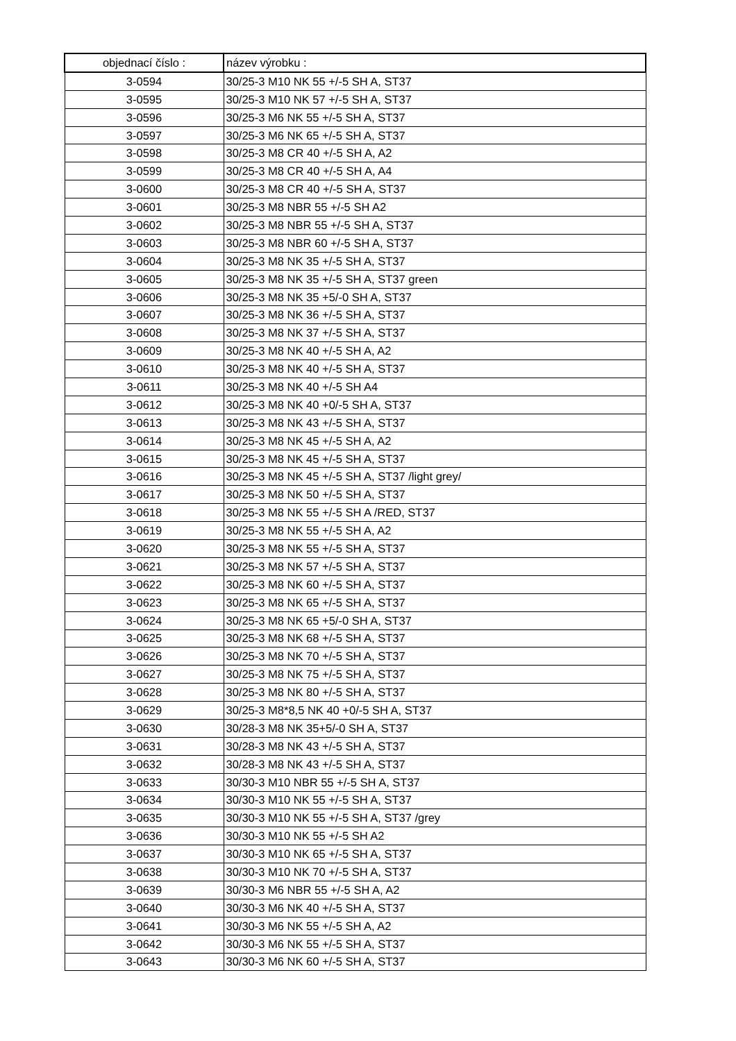| objednací číslo : | název výrobku : |
| --- | --- |
| 3-0594 | 30/25-3 M10 NK 55 +/-5 SH A, ST37 |
| 3-0595 | 30/25-3 M10 NK 57 +/-5 SH A, ST37 |
| 3-0596 | 30/25-3 M6 NK 55 +/-5 SH A, ST37 |
| 3-0597 | 30/25-3 M6 NK 65 +/-5 SH A, ST37 |
| 3-0598 | 30/25-3 M8 CR 40 +/-5 SH A, A2 |
| 3-0599 | 30/25-3 M8 CR 40 +/-5 SH A, A4 |
| 3-0600 | 30/25-3 M8 CR 40 +/-5 SH A, ST37 |
| 3-0601 | 30/25-3 M8 NBR 55 +/-5 SH A2 |
| 3-0602 | 30/25-3 M8 NBR 55 +/-5 SH A, ST37 |
| 3-0603 | 30/25-3 M8 NBR 60 +/-5 SH A, ST37 |
| 3-0604 | 30/25-3 M8 NK 35 +/-5 SH A, ST37 |
| 3-0605 | 30/25-3 M8 NK 35 +/-5 SH A, ST37 green |
| 3-0606 | 30/25-3 M8 NK 35 +5/-0 SH A, ST37 |
| 3-0607 | 30/25-3 M8 NK 36 +/-5 SH A, ST37 |
| 3-0608 | 30/25-3 M8 NK 37 +/-5 SH A, ST37 |
| 3-0609 | 30/25-3 M8 NK 40 +/-5 SH A, A2 |
| 3-0610 | 30/25-3 M8 NK 40 +/-5 SH A, ST37 |
| 3-0611 | 30/25-3 M8 NK 40 +/-5 SH A4 |
| 3-0612 | 30/25-3 M8 NK 40 +0/-5 SH A, ST37 |
| 3-0613 | 30/25-3 M8 NK 43 +/-5 SH A, ST37 |
| 3-0614 | 30/25-3 M8 NK 45 +/-5 SH A, A2 |
| 3-0615 | 30/25-3 M8 NK 45 +/-5 SH A, ST37 |
| 3-0616 | 30/25-3 M8 NK 45 +/-5 SH A, ST37 /light grey/ |
| 3-0617 | 30/25-3 M8 NK 50 +/-5 SH A, ST37 |
| 3-0618 | 30/25-3 M8 NK 55 +/-5 SH A /RED, ST37 |
| 3-0619 | 30/25-3 M8 NK 55 +/-5 SH A, A2 |
| 3-0620 | 30/25-3 M8 NK 55 +/-5 SH A, ST37 |
| 3-0621 | 30/25-3 M8 NK 57 +/-5 SH A, ST37 |
| 3-0622 | 30/25-3 M8 NK 60 +/-5 SH A, ST37 |
| 3-0623 | 30/25-3 M8 NK 65 +/-5 SH A, ST37 |
| 3-0624 | 30/25-3 M8 NK 65 +5/-0 SH A, ST37 |
| 3-0625 | 30/25-3 M8 NK 68 +/-5 SH A, ST37 |
| 3-0626 | 30/25-3 M8 NK 70 +/-5 SH A, ST37 |
| 3-0627 | 30/25-3 M8 NK 75 +/-5 SH A, ST37 |
| 3-0628 | 30/25-3 M8 NK 80 +/-5 SH A, ST37 |
| 3-0629 | 30/25-3 M8*8,5 NK 40 +0/-5 SH A, ST37 |
| 3-0630 | 30/28-3 M8 NK 35+5/-0 SH A, ST37 |
| 3-0631 | 30/28-3 M8 NK 43 +/-5 SH A, ST37 |
| 3-0632 | 30/28-3 M8 NK 43 +/-5 SH A, ST37 |
| 3-0633 | 30/30-3 M10 NBR 55 +/-5 SH A, ST37 |
| 3-0634 | 30/30-3 M10 NK 55 +/-5 SH A, ST37 |
| 3-0635 | 30/30-3 M10 NK 55 +/-5 SH A, ST37 /grey |
| 3-0636 | 30/30-3 M10 NK 55 +/-5 SH A2 |
| 3-0637 | 30/30-3 M10 NK 65 +/-5 SH A, ST37 |
| 3-0638 | 30/30-3 M10 NK 70 +/-5 SH A, ST37 |
| 3-0639 | 30/30-3 M6 NBR 55 +/-5 SH A, A2 |
| 3-0640 | 30/30-3 M6 NK 40 +/-5 SH A, ST37 |
| 3-0641 | 30/30-3 M6 NK 55 +/-5 SH A, A2 |
| 3-0642 | 30/30-3 M6 NK 55 +/-5 SH A, ST37 |
| 3-0643 | 30/30-3 M6 NK 60 +/-5 SH A, ST37 |